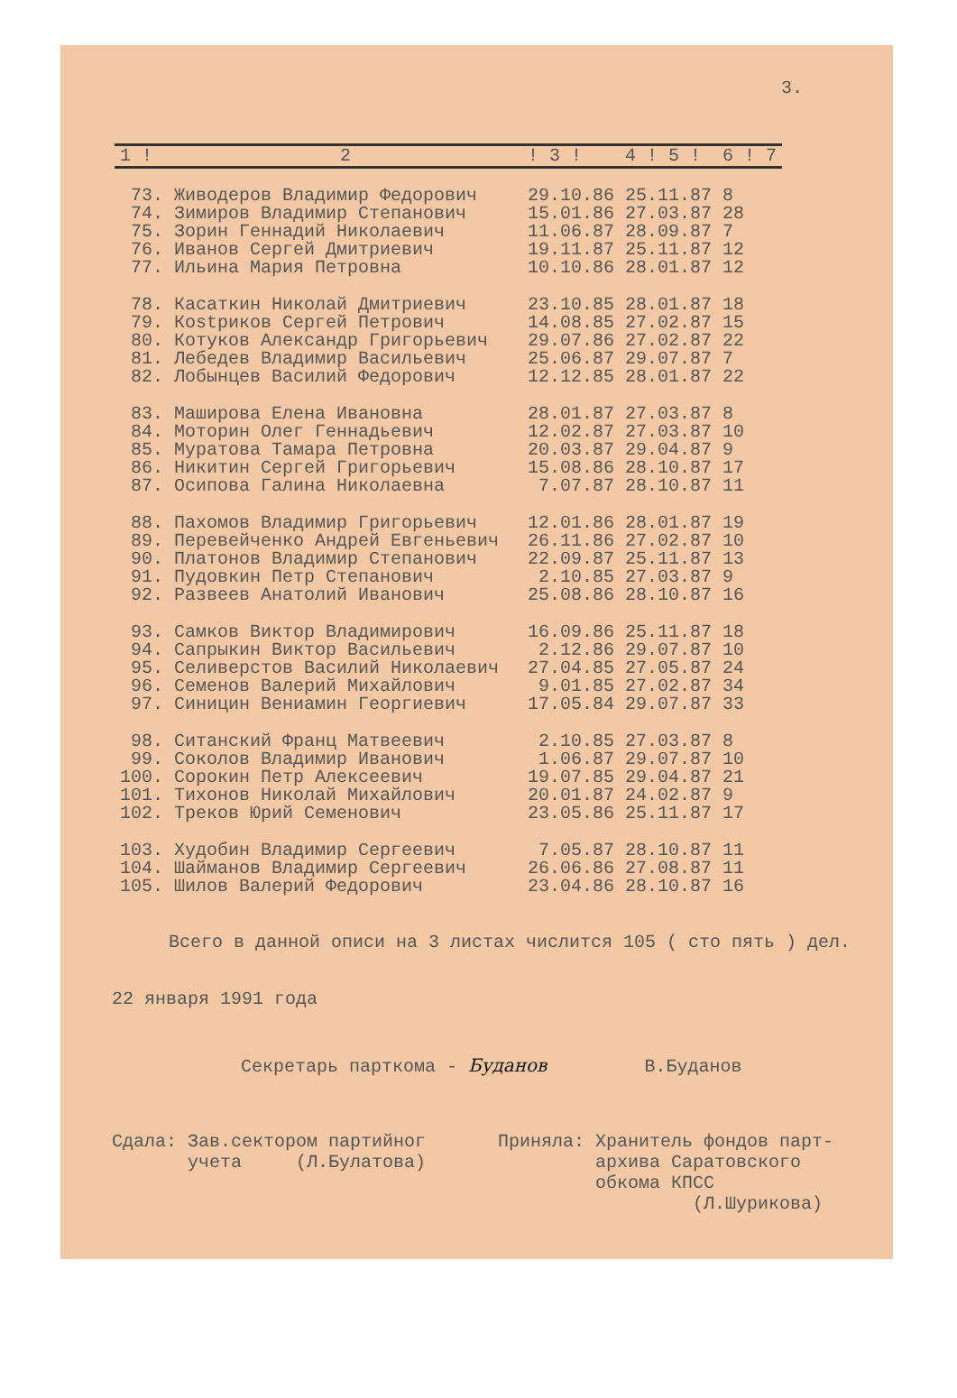3.
| 1 ! | 2 | ! 3 ! | 4 ! 5 ! | 6 ! 7 |
| 73. | Живодеров Владимир Федорович | 29.10.86 | 25.11.87 | 8 |
| 74. | Зимиров Владимир Степанович | 15.01.86 | 27.03.87 | 28 |
| 75. | Зорин Геннадий Николаевич | 11.06.87 | 28.09.87 | 7 |
| 76. | Иванов Сергей Дмитриевич | 19.11.87 | 25.11.87 | 12 |
| 77. | Ильина Мария Петровна | 10.10.86 | 28.01.87 | 12 |
| 78. | Касаткин Николай Дмитриевич | 23.10.85 | 28.01.87 | 18 |
| 79. | Кostриков Сергей Петрович | 14.08.85 | 27.02.87 | 15 |
| 80. | Котуков Александр Григорьевич | 29.07.86 | 27.02.87 | 22 |
| 81. | Лебедев Владимир Васильевич | 25.06.87 | 29.07.87 | 7 |
| 82. | Лобынцев Василий Федорович | 12.12.85 | 28.01.87 | 22 |
| 83. | Маширова Елена Ивановна | 28.01.87 | 27.03.87 | 8 |
| 84. | Моторин Олег Геннадьевич | 12.02.87 | 27.03.87 | 10 |
| 85. | Муратова Тамара Петровна | 20.03.87 | 29.04.87 | 9 |
| 86. | Никитин Сергей Григорьевич | 15.08.86 | 28.10.87 | 17 |
| 87. | Осипова Галина Николаевна | 7.07.87 | 28.10.87 | 11 |
| 88. | Пахомов Владимир Григорьевич | 12.01.86 | 28.01.87 | 19 |
| 89. | Перевейченко Андрей Евгеньевич | 26.11.86 | 27.02.87 | 10 |
| 90. | Платонов Владимир Степанович | 22.09.87 | 25.11.87 | 13 |
| 91. | Пудовкин Петр Степанович | 2.10.85 | 27.03.87 | 9 |
| 92. | Развеев Анатолий Иванович | 25.08.86 | 28.10.87 | 16 |
| 93. | Самков Виктор Владимирович | 16.09.86 | 25.11.87 | 18 |
| 94. | Сапрыкин Виктор Васильевич | 2.12.86 | 29.07.87 | 10 |
| 95. | Селиверстов Василий Николаевич | 27.04.85 | 27.05.87 | 24 |
| 96. | Семенов Валерий Михайлович | 9.01.85 | 27.02.87 | 34 |
| 97. | Синицин Вениамин Георгиевич | 17.05.84 | 29.07.87 | 33 |
| 98. | Ситанский Франц Матвеевич | 2.10.85 | 27.03.87 | 8 |
| 99. | Соколов Владимир Иванович | 1.06.87 | 29.07.87 | 10 |
| 100. | Сорокин Петр Алексеевич | 19.07.85 | 29.04.87 | 21 |
| 101. | Тихонов Николай Михайлович | 20.01.87 | 24.02.87 | 9 |
| 102. | Треков Юрий Семенович | 23.05.86 | 25.11.87 | 17 |
| 103. | Худобин Владимир Сергеевич | 7.05.87 | 28.10.87 | 11 |
| 104. | Шайманов Владимир Сергеевич | 26.06.86 | 27.08.87 | 11 |
| 105. | Шилов Валерий Федорович | 23.04.86 | 28.10.87 | 16 |
Всего в данной описи на 3 листах числится 105 ( сто пять ) дел.
22 января 1991 года
Секретарь парткома - Буданов В.Буданов
Сдала: Зав.сектором партийног
учета (Л.Булатова)
Приняла: Хранитель фондов парт-
архива Саратовского
обкома КПСС
(Л.Шурикова)